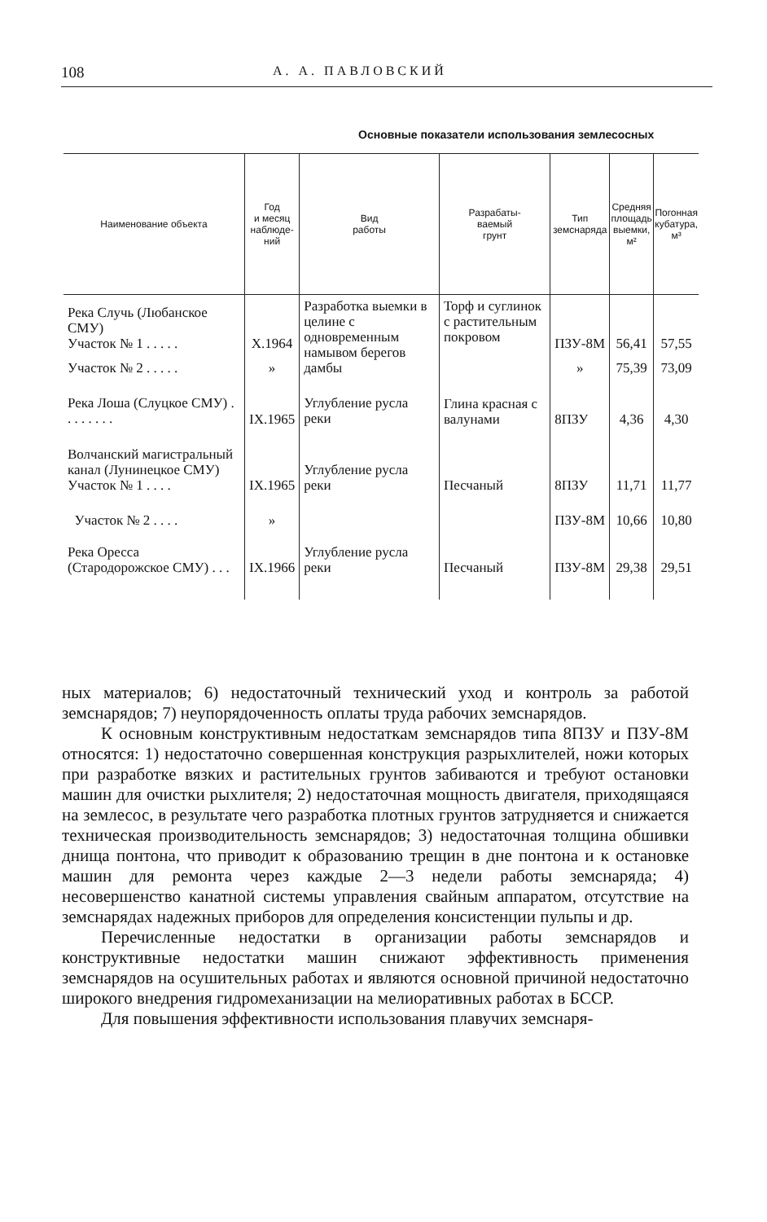108 А. А. ПАВЛОВСКИЙ
Основные показатели использования землесосных
| Наименование объекта | Год и месяц наблюде- ний | Вид работы | Разрабаты- ваемый грунт | Тип земснаряда | Средняя площадь выемки, м² | Погонная кубатура, м³ |
| --- | --- | --- | --- | --- | --- | --- |
| Река Случь (Любанское СМУ) Участок № 1 . . . . . | X.1964 | Разработка выемки в целине с одновременным намывом берегов дамбы | Торф и суглинок с растительным покровом | ПЗУ-8М | 56,41 | 57,55 |
| Участок № 2 . . . . . | » | | | » | 75,39 | 73,09 |
| Река Лоша (Слуцкое СМУ) . . . . . . . . | IX.1965 | Углубление русла реки | Глина красная с валунами | 8ПЗУ | 4,36 | 4,30 |
| Волчанский магистральный канал (Лунинецкое СМУ) Участок № 1 . . . . | IX.1965 | Углубление русла реки | Песчаный | 8ПЗУ | 11,71 | 11,77 |
| Участок № 2 . . . . | » | | | ПЗУ-8М | 10,66 | 10,80 |
| Река Оресса (Стародорожское СМУ) . . . | IX.1966 | Углубление русла реки | Песчаный | ПЗУ-8М | 29,38 | 29,51 |
ных материалов; 6) недостаточный технический уход и контроль за работой земснарядов; 7) неупорядоченность оплаты труда рабочих земснарядов.
К основным конструктивным недостаткам земснарядов типа 8ПЗУ и ПЗУ-8М относятся: 1) недостаточно совершенная конструкция разрыхлителей, ножи которых при разработке вязких и растительных грунтов забиваются и требуют остановки машин для очистки рыхлителя; 2) недостаточная мощность двигателя, приходящаяся на землесос, в результате чего разработка плотных грунтов затрудняется и снижается техническая производительность земснарядов; 3) недостаточная толщина обшивки днища понтона, что приводит к образованию трещин в дне понтона и к остановке машин для ремонта через каждые 2—3 недели работы земснаряда; 4) несовершенство канатной системы управления свайным аппаратом, отсутствие на земснарядах надежных приборов для определения консистенции пульпы и др.
Перечисленные недостатки в организации работы земснарядов и конструктивные недостатки машин снижают эффективность применения земснарядов на осушительных работах и являются основной причиной недостаточно широкого внедрения гидромеханизации на мелиоративных работах в БССР.
Для повышения эффективности использования плавучих земснаря-